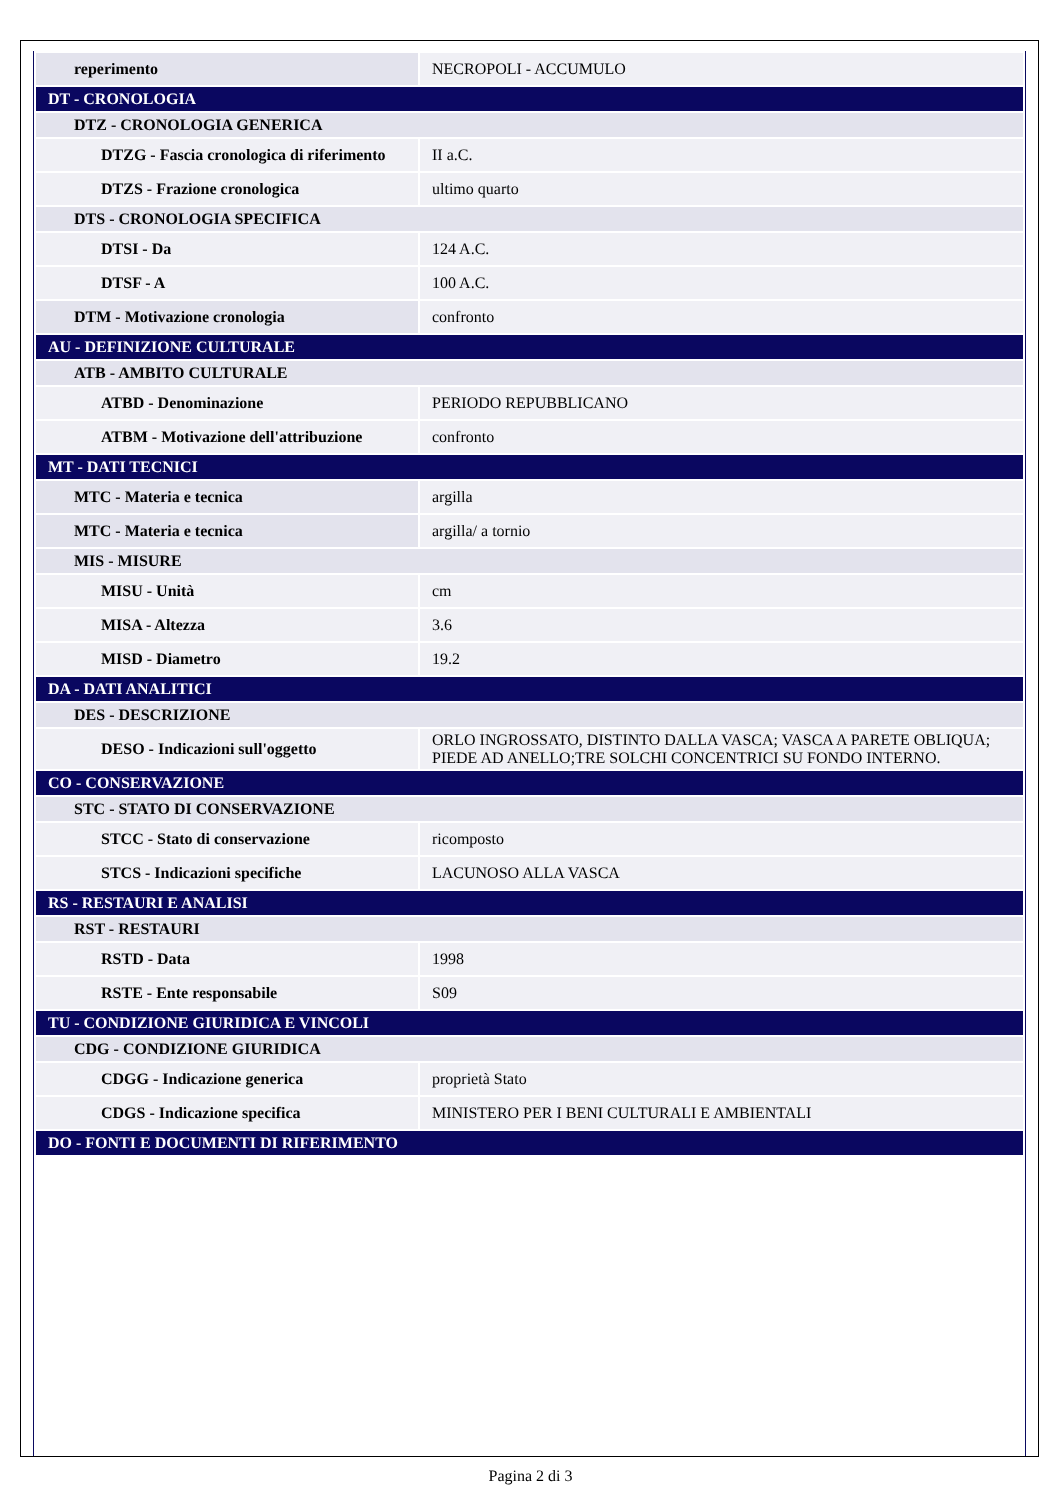| reperimento | NECROPOLI - ACCUMULO |
| DT - CRONOLOGIA | |
| DTZ - CRONOLOGIA GENERICA | |
| DTZG - Fascia cronologica di riferimento | II a.C. |
| DTZS - Frazione cronologica | ultimo quarto |
| DTS - CRONOLOGIA SPECIFICA | |
| DTSI - Da | 124 A.C. |
| DTSF - A | 100 A.C. |
| DTM - Motivazione cronologia | confronto |
| AU - DEFINIZIONE CULTURALE | |
| ATB - AMBITO CULTURALE | |
| ATBD - Denominazione | PERIODO REPUBBLICANO |
| ATBM - Motivazione dell'attribuzione | confronto |
| MT - DATI TECNICI | |
| MTC - Materia e tecnica | argilla |
| MTC - Materia e tecnica | argilla/ a tornio |
| MIS - MISURE | |
| MISU - Unità | cm |
| MISA - Altezza | 3.6 |
| MISD - Diametro | 19.2 |
| DA - DATI ANALITICI | |
| DES - DESCRIZIONE | |
| DESO - Indicazioni sull'oggetto | ORLO INGROSSATO, DISTINTO DALLA VASCA; VASCA A PARETE OBLIQUA; PIEDE AD ANELLO;TRE SOLCHI CONCENTRICI SU FONDO INTERNO. |
| CO - CONSERVAZIONE | |
| STC - STATO DI CONSERVAZIONE | |
| STCC - Stato di conservazione | ricomposto |
| STCS - Indicazioni specifiche | LACUNOSO ALLA VASCA |
| RS - RESTAURI E ANALISI | |
| RST - RESTAURI | |
| RSTD - Data | 1998 |
| RSTE - Ente responsabile | S09 |
| TU - CONDIZIONE GIURIDICA E VINCOLI | |
| CDG - CONDIZIONE GIURIDICA | |
| CDGG - Indicazione generica | proprietà Stato |
| CDGS - Indicazione specifica | MINISTERO PER I BENI CULTURALI E AMBIENTALI |
| DO - FONTI E DOCUMENTI DI RIFERIMENTO | |
Pagina 2 di 3